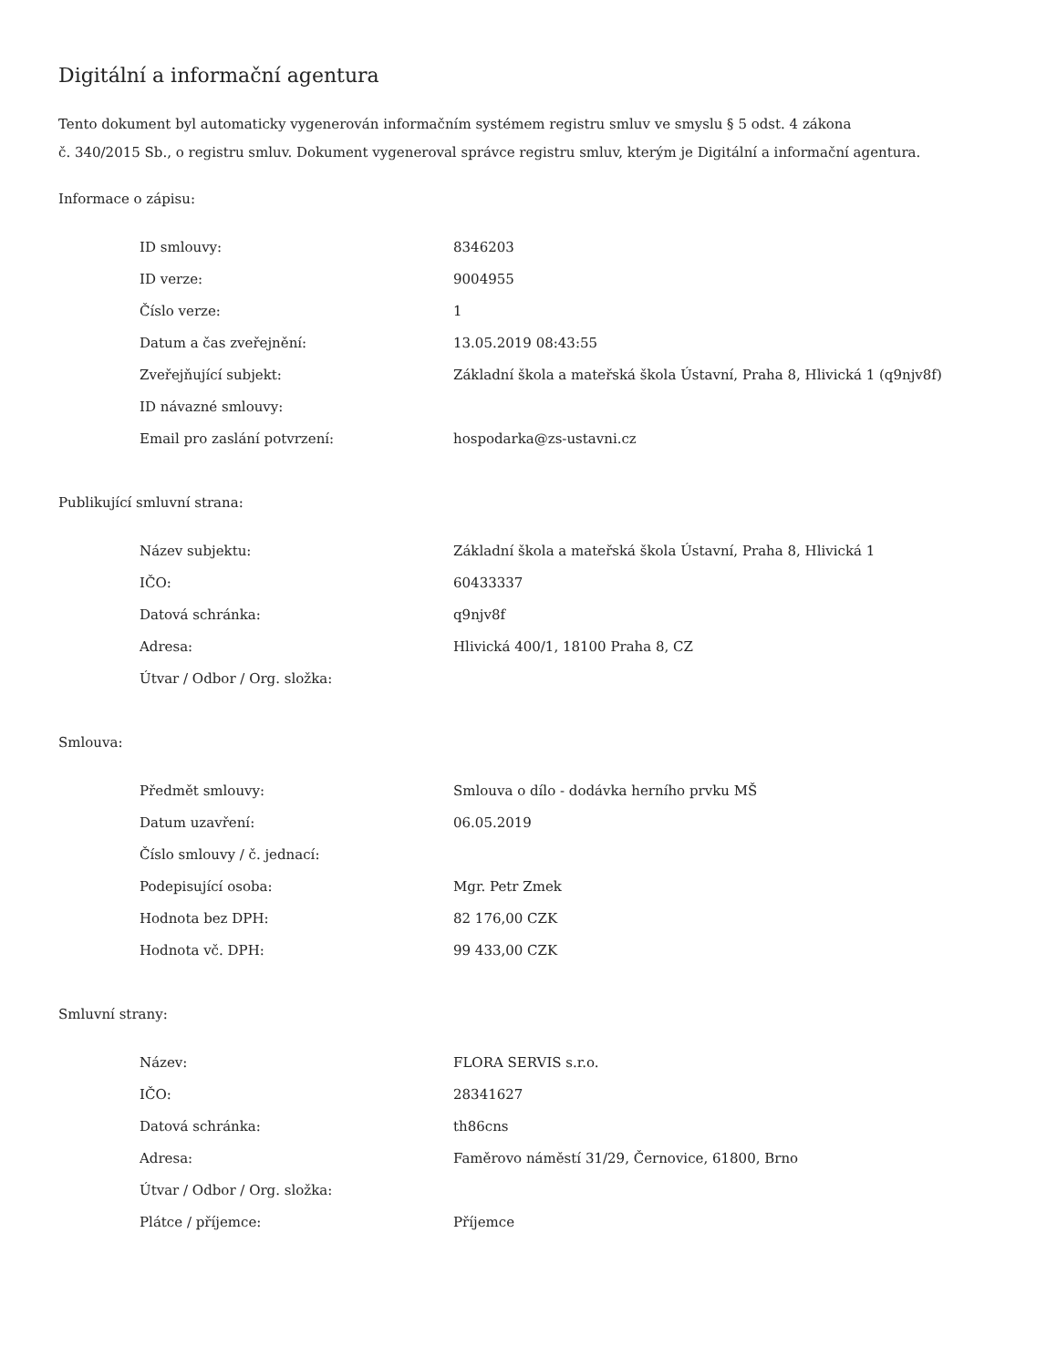Digitální a informační agentura
Tento dokument byl automaticky vygenerován informačním systémem registru smluv ve smyslu § 5 odst. 4 zákona
č. 340/2015 Sb., o registru smluv. Dokument vygeneroval správce registru smluv, kterým je Digitální a informační agentura.
Informace o zápisu:
| ID smlouvy: | 8346203 |
| ID verze: | 9004955 |
| Číslo verze: | 1 |
| Datum a čas zveřejnění: | 13.05.2019 08:43:55 |
| Zveřejňující subjekt: | Základní škola a mateřská škola Ústavní, Praha 8, Hlivická 1 (q9njv8f) |
| ID návazné smlouvy: | |
| Email pro zaslání potvrzení: | hospodarka@zs-ustavni.cz |
Publikující smluvní strana:
| Název subjektu: | Základní škola a mateřská škola Ústavní, Praha 8, Hlivická 1 |
| IČO: | 60433337 |
| Datová schránka: | q9njv8f |
| Adresa: | Hlivická 400/1, 18100 Praha 8, CZ |
| Útvar / Odbor / Org. složka: | |
Smlouva:
| Předmět smlouvy: | Smlouva o dílo - dodávka herního prvku MŠ |
| Datum uzavření: | 06.05.2019 |
| Číslo smlouvy / č. jednací: | |
| Podepisující osoba: | Mgr. Petr Zmek |
| Hodnota bez DPH: | 82 176,00 CZK |
| Hodnota vč. DPH: | 99 433,00 CZK |
Smluvní strany:
| Název: | FLORA SERVIS s.r.o. |
| IČO: | 28341627 |
| Datová schránka: | th86cns |
| Adresa: | Faměrovo náměstí 31/29, Černovice, 61800, Brno |
| Útvar / Odbor / Org. složka: | |
| Plátce / příjemce: | Příjemce |